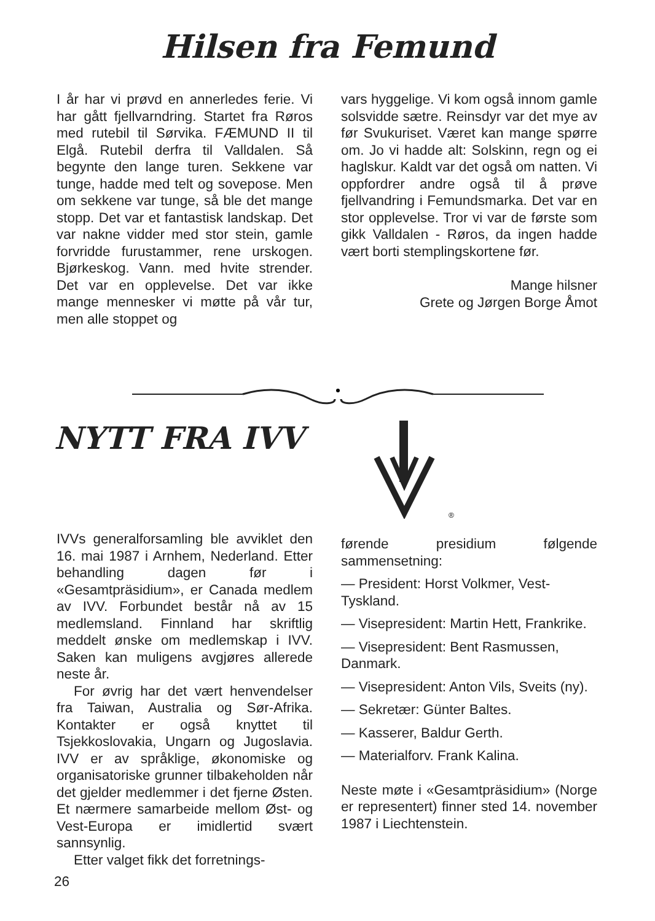Hilsen fra Femund
I år har vi prøvd en annerledes ferie. Vi har gått fjellvarndring. Startet fra Røros med rutebil til Sørvika. FÆMUND II til Elgå. Rutebil derfra til Valldalen. Så begynte den lange turen. Sekkene var tunge, hadde med telt og sovepose. Men om sekkene var tunge, så ble det mange stopp. Det var et fantastisk landskap. Det var nakne vidder med stor stein, gamle forvridde furustammer, rene urskogen. Bjørkeskog. Vann. med hvite strender. Det var en opplevelse. Det var ikke mange mennesker vi møtte på vår tur, men alle stoppet og
vars hyggelige. Vi kom også innom gamle solsvidde sætre. Reinsdyr var det mye av før Svukuriset. Været kan mange spørre om. Jo vi hadde alt: Solskinn, regn og ei haglskur. Kaldt var det også om natten. Vi oppfordrer andre også til å prøve fjellvandring i Femundsmarka. Det var en stor opplevelse. Tror vi var de første som gikk Valldalen - Røros, da ingen hadde vært borti stemplingskortene før.
Mange hilsner
Grete og Jørgen Borge Åmot
NYTT FRA IVV
®
IVVs generalforsamling ble avviklet den 16. mai 1987 i Arnhem, Nederland. Etter behandling dagen før i «Gesamtpräsidium», er Canada medlem av IVV. Forbundet består nå av 15 medlemsland. Finnland har skriftlig meddelt ønske om medlemskap i IVV. Saken kan muligens avgjøres allerede neste år.
For øvrig har det vært henvendelser fra Taiwan, Australia og Sør-Afrika. Kontakter er også knyttet til Tsjekkoslovakia, Ungarn og Jugoslavia. IVV er av språklige, økonomiske og organisatoriske grunner tilbakeholden når det gjelder medlemmer i det fjerne Østen. Et nærmere samarbeide mellom Øst- og Vest-Europa er imidlertid svært sannsynlig.
Etter valget fikk det forretnings-
førende presidium følgende sammensetning:
— President: Horst Volkmer, Vest-Tyskland.
— Visepresident: Martin Hett, Frankrike.
— Visepresident: Bent Rasmussen, Danmark.
— Visepresident: Anton Vils, Sveits (ny).
— Sekretær: Günter Baltes.
— Kasserer, Baldur Gerth.
— Materialforv. Frank Kalina.
Neste møte i «Gesamtpräsidium» (Norge er representert) finner sted 14. november 1987 i Liechtenstein.
26